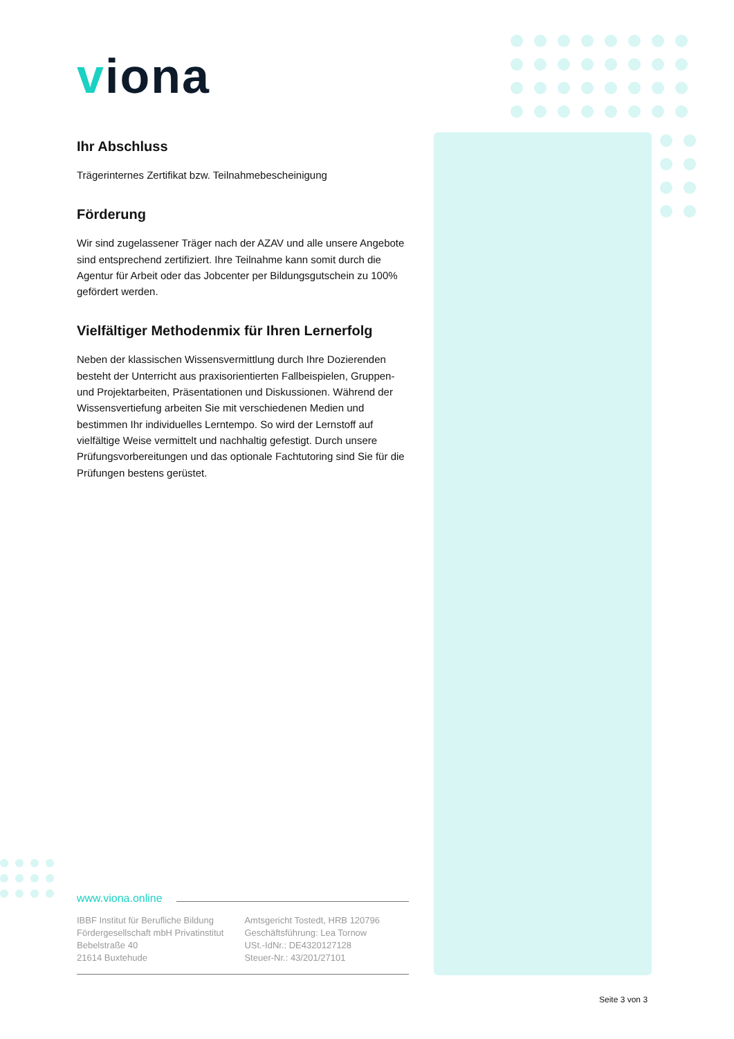viona
Ihr Abschluss
Trägerinternes Zertifikat bzw. Teilnahmebescheinigung
Förderung
Wir sind zugelassener Träger nach der AZAV und alle unsere Angebote sind entsprechend zertifiziert. Ihre Teilnahme kann somit durch die Agentur für Arbeit oder das Jobcenter per Bildungsgutschein zu 100% gefördert werden.
Vielfältiger Methodenmix für Ihren Lernerfolg
Neben der klassischen Wissensvermittlung durch Ihre Dozierenden besteht der Unterricht aus praxisorientierten Fallbeispielen, Gruppen- und Projektarbeiten, Präsentationen und Diskussionen. Während der Wissensvertiefung arbeiten Sie mit verschiedenen Medien und bestimmen Ihr individuelles Lerntempo. So wird der Lernstoff auf vielfältige Weise vermittelt und nachhaltig gefestigt. Durch unsere Prüfungsvorbereitungen und das optionale Fachtutoring sind Sie für die Prüfungen bestens gerüstet.
www.viona.online
IBBF Institut für Berufliche Bildung
Fördergesellschaft mbH Privatinstitut
Bebelstraße 40
21614 Buxtehude
Amtsgericht Tostedt, HRB 120796
Geschäftsführung: Lea Tornow
USt.-IdNr.: DE4320127128
Steuer-Nr.: 43/201/27101
Seite 3 von 3